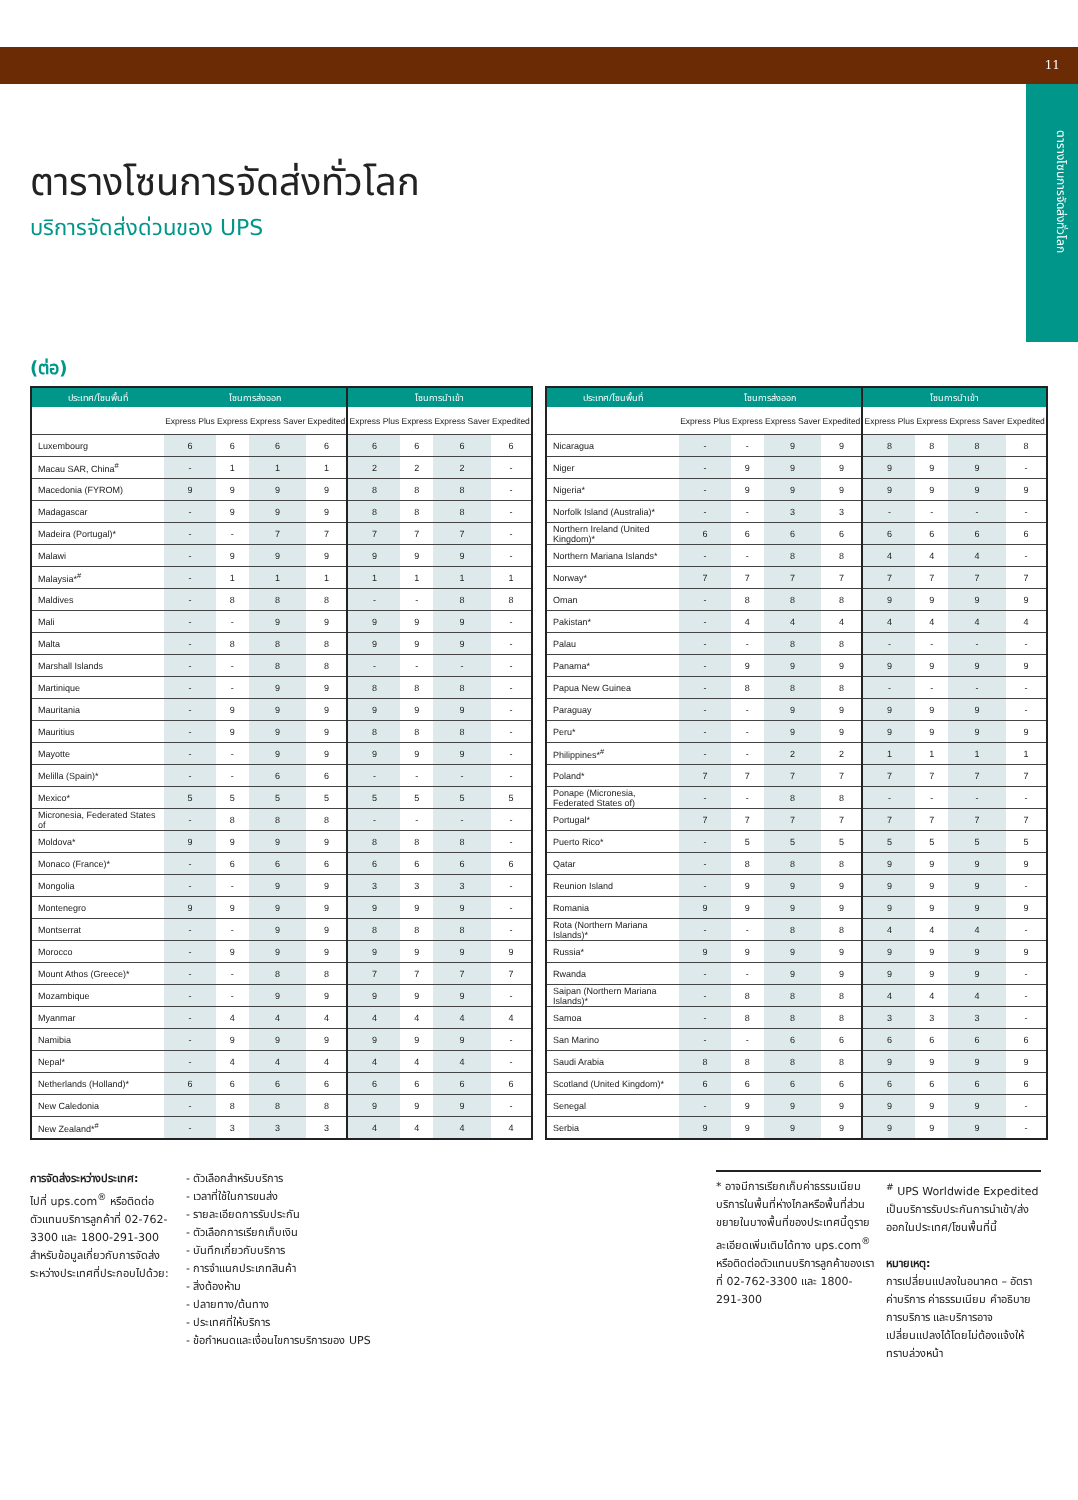11
ตารางโซนการจัดส่งทั่วโลก
ตารางโซนการจัดส่งทั่วโลก
บริการจัดส่งด่วนของ UPS
(ต่อ)
| ประเทศ/โซนพื้นที่ | โซนการส่งออก | | | | โซนการนำเข้า | | | |
| --- | --- | --- | --- | --- | --- | --- | --- | --- |
| | Express Plus | Express | Express Saver | Expedited | Express Plus | Express | Express Saver | Expedited |
| Luxembourg | 6 | 6 | 6 | 6 | 6 | 6 | 6 | 6 |
| Macau SAR, China<sup>#</sup> | - | 1 | 1 | 1 | 2 | 2 | 2 | - |
| Macedonia (FYROM) | 9 | 9 | 9 | 9 | 8 | 8 | 8 | - |
| Madagascar | - | 9 | 9 | 9 | 8 | 8 | 8 | - |
| Madeira (Portugal)* | - | - | 7 | 7 | 7 | 7 | 7 | - |
| Malawi | - | 9 | 9 | 9 | 9 | 9 | 9 | - |
| Malaysia*<sup>#</sup> | - | 1 | 1 | 1 | 1 | 1 | 1 | 1 |
| Maldives | - | 8 | 8 | 8 | - | - | 8 | 8 |
| Mali | - | - | 9 | 9 | 9 | 9 | 9 | - |
| Malta | - | 8 | 8 | 8 | 9 | 9 | 9 | - |
| Marshall Islands | - | - | 8 | 8 | - | - | - | - |
| Martinique | - | - | 9 | 9 | 8 | 8 | 8 | - |
| Mauritania | - | 9 | 9 | 9 | 9 | 9 | 9 | - |
| Mauritius | - | 9 | 9 | 9 | 8 | 8 | 8 | - |
| Mayotte | - | - | 9 | 9 | 9 | 9 | 9 | - |
| Melilla (Spain)* | - | - | 6 | 6 | - | - | - | - |
| Mexico* | 5 | 5 | 5 | 5 | 5 | 5 | 5 | 5 |
| Micronesia, Federated States of | - | 8 | 8 | 8 | - | - | - | - |
| Moldova* | 9 | 9 | 9 | 9 | 8 | 8 | 8 | - |
| Monaco (France)* | - | 6 | 6 | 6 | 6 | 6 | 6 | 6 |
| Mongolia | - | - | 9 | 9 | 3 | 3 | 3 | - |
| Montenegro | 9 | 9 | 9 | 9 | 9 | 9 | 9 | - |
| Montserrat | - | - | 9 | 9 | 8 | 8 | 8 | - |
| Morocco | - | 9 | 9 | 9 | 9 | 9 | 9 | 9 |
| Mount Athos (Greece)* | - | - | 8 | 8 | 7 | 7 | 7 | 7 |
| Mozambique | - | - | 9 | 9 | 9 | 9 | 9 | - |
| Myanmar | - | 4 | 4 | 4 | 4 | 4 | 4 | 4 |
| Namibia | - | 9 | 9 | 9 | 9 | 9 | 9 | - |
| Nepal* | - | 4 | 4 | 4 | 4 | 4 | 4 | - |
| Netherlands (Holland)* | 6 | 6 | 6 | 6 | 6 | 6 | 6 | 6 |
| New Caledonia | - | 8 | 8 | 8 | 9 | 9 | 9 | - |
| New Zealand*<sup>#</sup> | - | 3 | 3 | 3 | 4 | 4 | 4 | 4 |
| ประเทศ/โซนพื้นที่ | โซนการส่งออก | | | | โซนการนำเข้า | | | |
| --- | --- | --- | --- | --- | --- | --- | --- | --- |
| | Express Plus | Express | Express Saver | Expedited | Express Plus | Express | Express Saver | Expedited |
| Nicaragua | - | - | 9 | 9 | 8 | 8 | 8 | 8 |
| Niger | - | 9 | 9 | 9 | 9 | 9 | 9 | - |
| Nigeria* | - | 9 | 9 | 9 | 9 | 9 | 9 | 9 |
| Norfolk Island (Australia)* | - | - | 3 | 3 | - | - | - | - |
| Northern Ireland (United Kingdom)* | 6 | 6 | 6 | 6 | 6 | 6 | 6 | 6 |
| Northern Mariana Islands* | - | - | 8 | 8 | 4 | 4 | 4 | - |
| Norway* | 7 | 7 | 7 | 7 | 7 | 7 | 7 | 7 |
| Oman | - | 8 | 8 | 8 | 9 | 9 | 9 | 9 |
| Pakistan* | - | 4 | 4 | 4 | 4 | 4 | 4 | 4 |
| Palau | - | - | 8 | 8 | - | - | - | - |
| Panama* | - | 9 | 9 | 9 | 9 | 9 | 9 | 9 |
| Papua New Guinea | - | 8 | 8 | 8 | - | - | - | - |
| Paraguay | - | - | 9 | 9 | 9 | 9 | 9 | - |
| Peru* | - | - | 9 | 9 | 9 | 9 | 9 | 9 |
| Philippines*<sup>#</sup> | - | - | 2 | 2 | 1 | 1 | 1 | 1 |
| Poland* | 7 | 7 | 7 | 7 | 7 | 7 | 7 | 7 |
| Ponape (Micronesia, Federated States of) | - | - | 8 | 8 | - | - | - | - |
| Portugal* | 7 | 7 | 7 | 7 | 7 | 7 | 7 | 7 |
| Puerto Rico* | - | 5 | 5 | 5 | 5 | 5 | 5 | 5 |
| Qatar | - | 8 | 8 | 8 | 9 | 9 | 9 | 9 |
| Reunion Island | - | 9 | 9 | 9 | 9 | 9 | 9 | - |
| Romania | 9 | 9 | 9 | 9 | 9 | 9 | 9 | 9 |
| Rota (Northern Mariana Islands)* | - | - | 8 | 8 | 4 | 4 | 4 | - |
| Russia* | 9 | 9 | 9 | 9 | 9 | 9 | 9 | 9 |
| Rwanda | - | - | 9 | 9 | 9 | 9 | 9 | - |
| Saipan (Northern Mariana Islands)* | - | 8 | 8 | 8 | 4 | 4 | 4 | - |
| Samoa | - | 8 | 8 | 8 | 3 | 3 | 3 | - |
| San Marino | - | - | 6 | 6 | 6 | 6 | 6 | 6 |
| Saudi Arabia | 8 | 8 | 8 | 8 | 9 | 9 | 9 | 9 |
| Scotland (United Kingdom)* | 6 | 6 | 6 | 6 | 6 | 6 | 6 | 6 |
| Senegal | - | 9 | 9 | 9 | 9 | 9 | 9 | - |
| Serbia | 9 | 9 | 9 | 9 | 9 | 9 | 9 | - |
การจัดส่งระหว่างประเทศ:
ไปที่ ups.com<sup>®</sup> หรือติดต่อตัวแทนบริการลูกค้าที่ 02-762-3300 และ 1800-291-300 สำหรับข้อมูลเกี่ยวกับการจัดส่งระหว่างประเทศที่ประกอบไปด้วย:
- ตัวเลือกสำหรับบริการ
- เวลาที่ใช้ในการขนส่ง
- รายละเอียดการรับประกัน
- ตัวเลือกการเรียกเก็บเงิน
- บันทึกเกี่ยวกับบริการ
- การจำแนกประเภทสินค้า
- สิ่งต้องห้าม
- ปลายทาง/ต้นทาง
- ประเทศที่ให้บริการ
- ข้อกำหนดและเงื่อนไขการบริการของ UPS
* อาจมีการเรียกเก็บค่าธรรมเนียมบริการในพื้นที่ห่างไกลหรือพื้นที่ส่วนขยายในบางพื้นที่ของประเทศนี้ดูรายละเอียดเพิ่มเติมได้ทาง ups.com<sup>®</sup> หรือติดต่อตัวแทนบริการลูกค้าของเราที่ 02-762-3300 และ 1800-291-300
<sup>#</sup> UPS Worldwide Expedited เป็นบริการรับประกันการนำเข้า/ส่งออกในประเทศ/โซนพื้นที่นี้
หมายเหตุ:
การเปลี่ยนแปลงในอนาคต – อัตราค่าบริการ ค่าธรรมเนียม คำอธิบายการบริการ และบริการอาจเปลี่ยนแปลงได้โดยไม่ต้องแจ้งให้ทราบล่วงหน้า